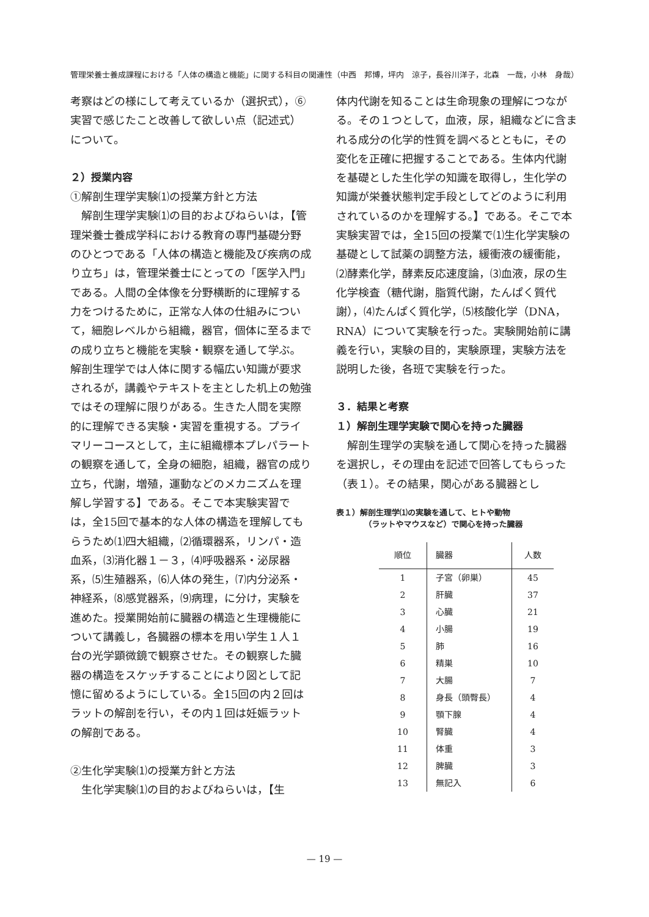管理栄養士養成課程における「人体の構造と機能」に関する科目の関連性（中西　邦博，坪内　涼子，長谷川洋子，北森　一哉，小林　身哉）
考察はどの様にして考えているか（選択式），⑥実習で感じたこと改善して欲しい点（記述式）について。
２）授業内容
①解剖生理学実験⑴の授業方針と方法
解剖生理学実験⑴の目的およびねらいは，【管理栄養士養成学科における教育の専門基礎分野のひとつである「人体の構造と機能及び疾病の成り立ち」は，管理栄養士にとっての「医学入門」である。人間の全体像を分野横断的に理解する力をつけるために，正常な人体の仕組みについて，細胞レベルから組織，器官，個体に至るまでの成り立ちと機能を実験・観察を通して学ぶ。解剖生理学では人体に関する幅広い知識が要求されるが，講義やテキストを主とした机上の勉強ではその理解に限りがある。生きた人間を実際的に理解できる実験・実習を重視する。プライマリーコースとして，主に組織標本プレパラートの観察を通して，全身の細胞，組織，器官の成り立ち，代謝，増殖，運動などのメカニズムを理解し学習する】である。そこで本実験実習では，全15回で基本的な人体の構造を理解してもらうため⑴四大組織，⑵循環器系，リンパ・造血系，⑶消化器１－３，⑷呼吸器系・泌尿器系，⑸生殖器系，⑹人体の発生，⑺内分泌系・神経系，⑻感覚器系，⑼病理，に分け，実験を進めた。授業開始前に臓器の構造と生理機能について講義し，各臓器の標本を用い学生１人１台の光学顕微鏡で観察させた。その観察した臓器の構造をスケッチすることにより図として記憶に留めるようにしている。全15回の内２回はラットの解剖を行い，その内１回は妊娠ラットの解剖である。
②生化学実験⑴の授業方針と方法
生化学実験⑴の目的およびねらいは，【生
体内代謝を知ることは生命現象の理解につながる。その１つとして，血液，尿，組織などに含まれる成分の化学的性質を調べるとともに，その変化を正確に把握することである。生体内代謝を基礎とした生化学の知識を取得し，生化学の知識が栄養状態判定手段としてどのように利用されているのかを理解する。】である。そこで本実験実習では，全15回の授業で⑴生化学実験の基礎として試薬の調整方法，緩衝液の緩衝能，⑵酵素化学，酵素反応速度論，⑶血液，尿の生化学検査（糖代謝，脂質代謝，たんぱく質代謝），⑷たんぱく質化学，⑸核酸化学（DNA，RNA）について実験を行った。実験開始前に講義を行い，実験の目的，実験原理，実験方法を説明した後，各班で実験を行った。
３．結果と考察
１）解剖生理学実験で関心を持った臓器
解剖生理学の実験を通して関心を持った臓器を選択し，その理由を記述で回答してもらった（表１）。その結果，関心がある臓器とし
表１）解剖生理学⑴の実験を通して、ヒトや動物
　　　　（ラットやマウスなど）で関心を持った臓器
| 順位 | 臓器 | 人数 |
| --- | --- | --- |
| 1 | 子宮（卵巣） | 45 |
| 2 | 肝臓 | 37 |
| 3 | 心臓 | 21 |
| 4 | 小腸 | 19 |
| 5 | 肺 | 16 |
| 6 | 精巣 | 10 |
| 7 | 大腸 | 7 |
| 8 | 身長（頭臀長） | 4 |
| 9 | 顎下腺 | 4 |
| 10 | 腎臓 | 4 |
| 11 | 体重 | 3 |
| 12 | 脾臓 | 3 |
| 13 | 無記入 | 6 |
— 19 —